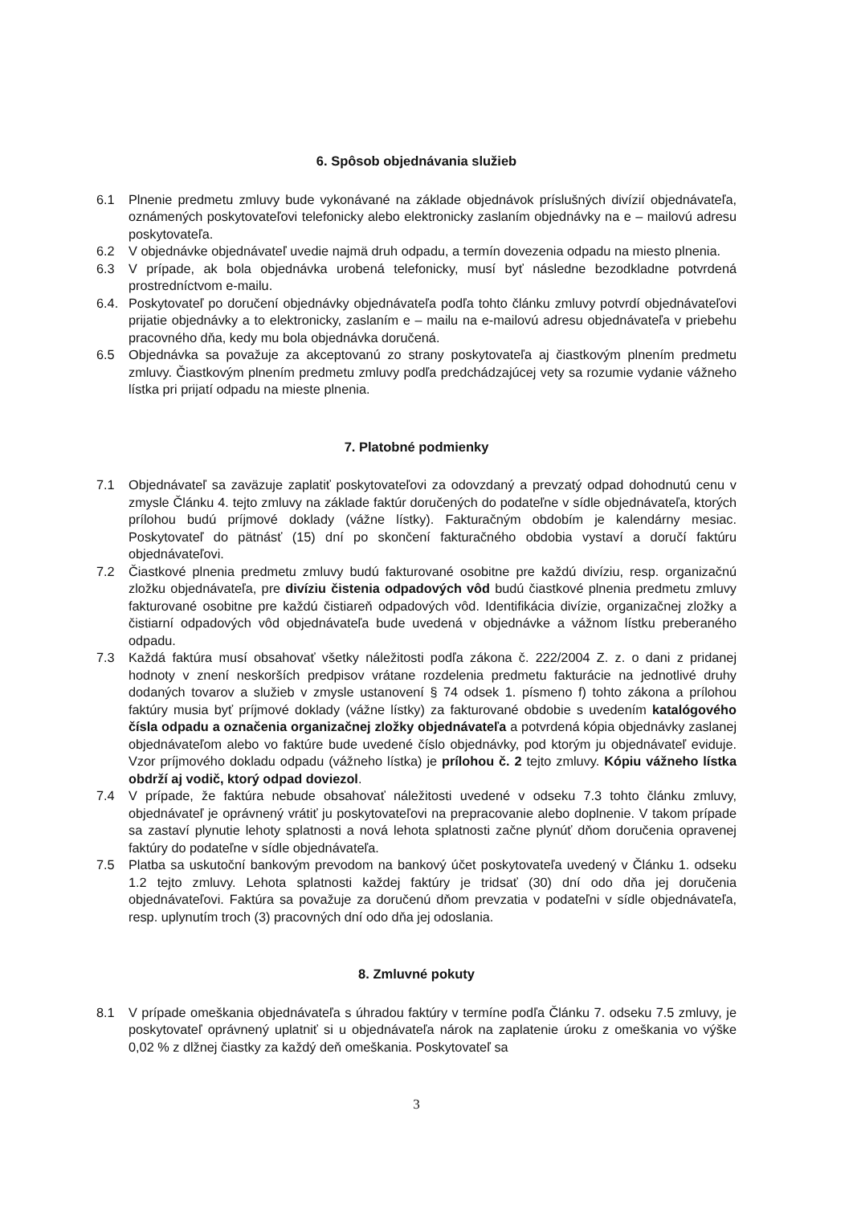6. Spôsob objednávania služieb
6.1 Plnenie predmetu zmluvy bude vykonávané na základe objednávok príslušných divízií objednávateľa, oznámených poskytovateľovi telefonicky alebo elektronicky zaslaním objednávky na e – mailovú adresu poskytovateľa.
6.2 V objednávke objednávateľ uvedie najmä druh odpadu, a termín dovezenia odpadu na miesto plnenia.
6.3 V prípade, ak bola objednávka urobená telefonicky, musí byť následne bezodkladne potvrdená prostredníctvom e-mailu.
6.4. Poskytovateľ po doručení objednávky objednávateľa podľa tohto článku zmluvy potvrdí objednávateľovi prijatie objednávky a to elektronicky, zaslaním e – mailu na e-mailovú adresu objednávateľa v priebehu pracovného dňa, kedy mu bola objednávka doručená.
6.5 Objednávka sa považuje za akceptovanú zo strany poskytovateľa aj čiastkovým plnením predmetu zmluvy. Čiastkovým plnením predmetu zmluvy podľa predchádzajúcej vety sa rozumie vydanie vážneho lístka pri prijatí odpadu na mieste plnenia.
7. Platobné podmienky
7.1 Objednávateľ sa zaväzuje zaplatiť poskytovateľovi za odovzdaný a prevzatý odpad dohodnutú cenu v zmysle Článku 4. tejto zmluvy na základe faktúr doručených do podateľne v sídle objednávateľa, ktorých prílohou budú príjmové doklady (vážne lístky). Fakturačným obdobím je kalendárny mesiac. Poskytovateľ do pätnásť (15) dní po skončení fakturačného obdobia vystaví a doručí faktúru objednávateľovi.
7.2 Čiastkové plnenia predmetu zmluvy budú fakturované osobitne pre každú divíziu, resp. organizačnú zložku objednávateľa, pre divíziu čistenia odpadových vôd budú čiastkové plnenia predmetu zmluvy fakturované osobitne pre každú čistiareň odpadových vôd. Identifikácia divízie, organizačnej zložky a čistiarní odpadových vôd objednávateľa bude uvedená v objednávke a vážnom lístku preberaného odpadu.
7.3 Každá faktúra musí obsahovať všetky náležitosti podľa zákona č. 222/2004 Z. z. o dani z pridanej hodnoty v znení neskorších predpisov vrátane rozdelenia predmetu fakturácie na jednotlivé druhy dodaných tovarov a služieb v zmysle ustanovení § 74 odsek 1. písmeno f) tohto zákona a prílohou faktúry musia byť príjmové doklady (vážne lístky) za fakturované obdobie s uvedením katalógového čísla odpadu a označenia organizačnej zložky objednávateľa a potvrdená kópia objednávky zaslanej objednávateľom alebo vo faktúre bude uvedené číslo objednávky, pod ktorým ju objednávateľ eviduje. Vzor príjmového dokladu odpadu (vážneho lístka) je prílohou č. 2 tejto zmluvy. Kópiu vážneho lístka obdrží aj vodič, ktorý odpad doviezol.
7.4 V prípade, že faktúra nebude obsahovať náležitosti uvedené v odseku 7.3 tohto článku zmluvy, objednávateľ je oprávnený vrátiť ju poskytovateľovi na prepracovanie alebo doplnenie. V takom prípade sa zastaví plynutie lehoty splatnosti a nová lehota splatnosti začne plynúť dňom doručenia opravenej faktúry do podateľne v sídle objednávateľa.
7.5 Platba sa uskutoční bankovým prevodom na bankový účet poskytovateľa uvedený v Článku 1. odseku 1.2 tejto zmluvy. Lehota splatnosti každej faktúry je tridsať (30) dní odo dňa jej doručenia objednávateľovi. Faktúra sa považuje za doručenú dňom prevzatia v podateľni v sídle objednávateľa, resp. uplynutím troch (3) pracovných dní odo dňa jej odoslania.
8. Zmluvné pokuty
8.1 V prípade omeškania objednávateľa s úhradou faktúry v termíne podľa Článku 7. odseku 7.5 zmluvy, je poskytovateľ oprávnený uplatniť si u objednávateľa nárok na zaplatenie úroku z omeškania vo výške 0,02 % z dlžnej čiastky za každý deň omeškania. Poskytovateľ sa
3